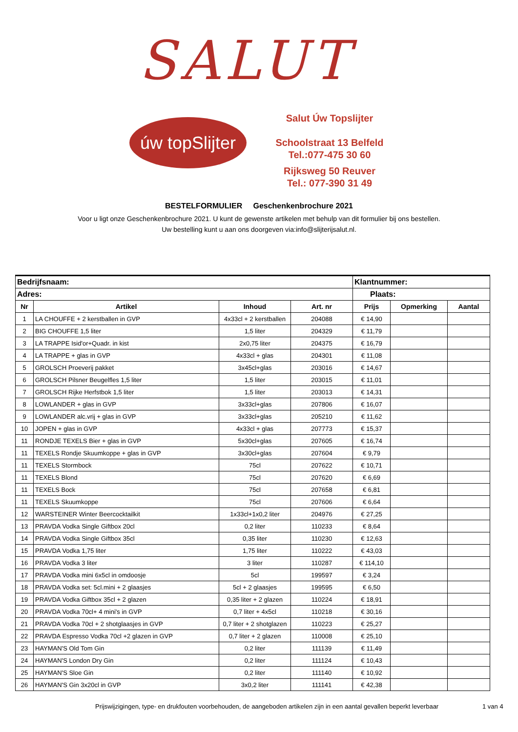SALUT
úw topSlijter
Salut Úw Topslijter
Schoolstraat 13 Belfeld
Tel.:077-475 30 60
Rijksweg 50 Reuver
Tel.: 077-390 31 49
BESTELFORMULIER Geschenkenbrochure 2021
Voor u ligt onze Geschenkenbrochure 2021. U kunt de gewenste artikelen met behulp van dit formulier bij ons bestellen.
Uw bestelling kunt u aan ons doorgeven via:info@slijterijsalut.nl.
| Bedrijfsnaam: | | | | Klantnummer: | | | |
| --- | --- | --- | --- | --- | --- | --- | --- |
| Adres: | | | | Plaats: | | | |
| Nr | Artikel | Inhoud | Art. nr | Prijs | Opmerking | Aantal | |
| 1 | LA CHOUFFE + 2 kerstballen in GVP | 4x33cl + 2 kerstballen | 204088 | € 14,90 | | | |
| 2 | BIG CHOUFFE 1,5 liter | 1,5 liter | 204329 | € 11,79 | | | |
| 3 | LA TRAPPE Isid'or+Quadr. in kist | 2x0,75 liter | 204375 | € 16,79 | | | |
| 4 | LA TRAPPE + glas in GVP | 4x33cl + glas | 204301 | € 11,08 | | | |
| 5 | GROLSCH Proeverij pakket | 3x45cl+glas | 203016 | € 14,67 | | | |
| 6 | GROLSCH Pilsner Beugelfles 1,5 liter | 1,5 liter | 203015 | € 11,01 | | | |
| 7 | GROLSCH Rijke Herfstbok 1,5 liter | 1,5 liter | 203013 | € 14,31 | | | |
| 8 | LOWLANDER + glas in GVP | 3x33cl+glas | 207806 | € 16,07 | | | |
| 9 | LOWLANDER alc.vrij + glas in GVP | 3x33cl+glas | 205210 | € 11,62 | | | |
| 10 | JOPEN + glas in GVP | 4x33cl + glas | 207773 | € 15,37 | | | |
| 11 | RONDJE TEXELS Bier + glas in GVP | 5x30cl+glas | 207605 | € 16,74 | | | |
| 11 | TEXELS Rondje Skuumkoppe + glas in GVP | 3x30cl+glas | 207604 | € 9,79 | | | |
| 11 | TEXELS Stormbock | 75cl | 207622 | € 10,71 | | | |
| 11 | TEXELS Blond | 75cl | 207620 | € 6,69 | | | |
| 11 | TEXELS Bock | 75cl | 207658 | € 6,81 | | | |
| 11 | TEXELS Skuumkoppe | 75cl | 207606 | € 6,64 | | | |
| 12 | WARSTEINER Winter Beercocktailkit | 1x33cl+1x0,2 liter | 204976 | € 27,25 | | | |
| 13 | PRAVDA Vodka Single Giftbox 20cl | 0,2 liter | 110233 | € 8,64 | | | |
| 14 | PRAVDA Vodka Single Giftbox 35cl | 0,35 liter | 110230 | € 12,63 | | | |
| 15 | PRAVDA Vodka 1,75 liter | 1,75 liter | 110222 | € 43,03 | | | |
| 16 | PRAVDA Vodka 3 liter | 3 liter | 110287 | € 114,10 | | | |
| 17 | PRAVDA Vodka mini 6x5cl in omdoosje | 5cl | 199597 | € 3,24 | | | |
| 18 | PRAVDA Vodka set: 5cl.mini + 2 glaasjes | 5cl + 2 glaasjes | 199595 | € 6,50 | | | |
| 19 | PRAVDA Vodka Giftbox 35cl + 2 glazen | 0,35 liter + 2 glazen | 110224 | € 18,91 | | | |
| 20 | PRAVDA Vodka 70cl+ 4 mini's in GVP | 0,7 liter + 4x5cl | 110218 | € 30,16 | | | |
| 21 | PRAVDA Vodka 70cl + 2 shotglaasjes in GVP | 0,7 liter + 2 shotglazen | 110223 | € 25,27 | | | |
| 22 | PRAVDA Espresso Vodka 70cl +2 glazen in GVP | 0,7 liter + 2 glazen | 110008 | € 25,10 | | | |
| 23 | HAYMAN'S Old Tom Gin | 0,2 liter | 111139 | € 11,49 | | | |
| 24 | HAYMAN'S London Dry Gin | 0,2 liter | 111124 | € 10,43 | | | |
| 25 | HAYMAN'S Sloe Gin | 0,2 liter | 111140 | € 10,92 | | | |
| 26 | HAYMAN'S Gin 3x20cl in GVP | 3x0,2 liter | 111141 | € 42,38 | | | |
Prijswijzigingen, type- en drukfouten voorbehouden, de aangeboden artikelen zijn in een aantal gevallen beperkt leverbaar
1 van 4